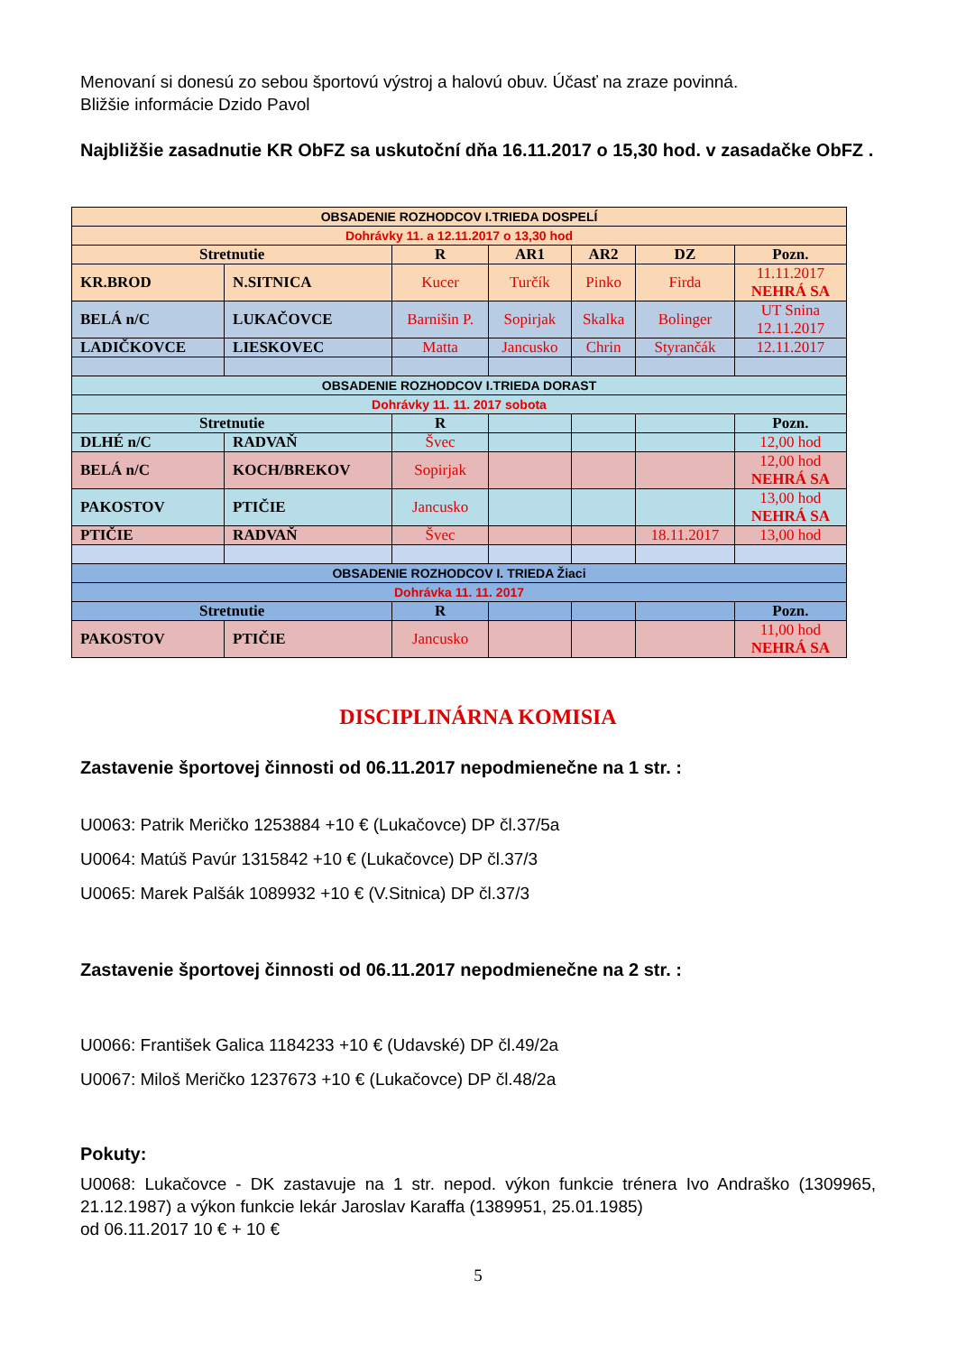Menovaní si donesú zo sebou športovú výstroj a halovú obuv. Účasť na zraze povinná.
Bližšie informácie Dzido Pavol
Najbližšie zasadnutie KR ObFZ sa uskutoční dňa 16.11.2017 o 15,30 hod. v zasadačke ObFZ .
| OBSADENIE ROZHODCOV I.TRIEDA DOSPELÍ | | | | | | |
| Dohrávky 11. a 12.11.2017 o 13,30 hod | | | | | | |
| Stretnutie | | R | AR1 | AR2 | DZ | Pozn. |
| KR.BROD | N.SITNICA | Kucer | Turčík | Pinko | Firda | 11.11.2017 NEHRÁ SA |
| BELÁ n/C | LUKAČOVCE | Barnišin P. | Sopirjak | Skalka | Bolinger | UT Snina 12.11.2017 |
| LADIČKOVCE | LIESKOVEC | Matta | Jancusko | Chrin | Styrančák | 12.11.2017 |
| OBSADENIE ROZHODCOV I.TRIEDA DORAST | | | | | | |
| Dohrávky 11. 11. 2017 sobota | | | | | | |
| Stretnutie | | R | | | | Pozn. |
| DLHÉ n/C | RADVAŇ | Švec | | | | 12,00 hod |
| BELÁ n/C | KOCH/BREKOV | Sopirjak | | | | 12,00 hod NEHRÁ SA |
| PAKOSTOV | PTIČIE | Jancusko | | | | 13,00 hod NEHRÁ SA |
| PTIČIE | RADVAŇ | Švec | | | 18.11.2017 | 13,00 hod |
| OBSADENIE ROZHODCOV I. TRIEDA Žiaci | | | | | | |
| Dohrávka 11. 11. 2017 | | | | | | |
| Stretnutie | | R | | | | Pozn. |
| PAKOSTOV | PTIČIE | Jancusko | | | | 11,00 hod NEHRÁ SA |
DISCIPLINÁRNA KOMISIA
Zastavenie športovej činnosti od 06.11.2017 nepodmienečne na 1 str. :
U0063: Patrik Meričko 1253884 +10 € (Lukačovce) DP čl.37/5a
U0064: Matúš Pavúr 1315842 +10 € (Lukačovce) DP čl.37/3
U0065: Marek Palšák 1089932 +10 € (V.Sitnica) DP čl.37/3
Zastavenie športovej činnosti od 06.11.2017 nepodmienečne na 2 str. :
U0066: František Galica 1184233 +10 € (Udavské) DP čl.49/2a
U0067: Miloš Meričko 1237673 +10 € (Lukačovce) DP čl.48/2a
Pokuty:
U0068: Lukačovce - DK zastavuje na 1 str. nepod. výkon funkcie trénera Ivo Andraško (1309965, 21.12.1987) a výkon funkcie lekár Jaroslav Karaffa (1389951, 25.01.1985)
od 06.11.2017 10 € + 10 €
5